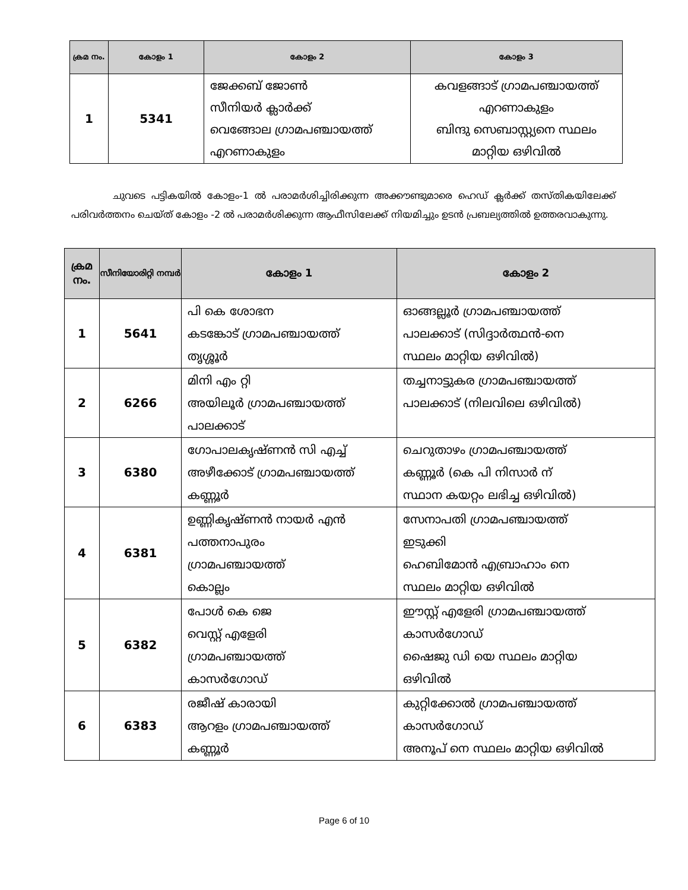| ക്രമ നം. | കോളം 1 | കോളം 2 | കോളം 3 |
| --- | --- | --- | --- |
| 1 | 5341 | ജേക്കബ് ജോൺ സീനിയർ ക്ലാർക്ക് വെങ്ങോല ഗ്രാമപഞ്ചായത്ത് എറണാകുളം | കവളങ്ങാട് ഗ്രാമപഞ്ചായത്ത് എറണാകുളം ബിന്ദു സെബാസ്റ്റ്യനെ സ്ഥലം മാറ്റിയ ഒഴിവിൽ |
ചുവടെ പട്ടികയിൽ കോളം-1 ൽ പരാമർശിച്ചിരിക്കുന്ന അക്കൗണ്ടുമാരെ ഹെഡ് ക്ലർക്ക് തസ്തികയിലേക്ക് പരിവർത്തനം ചെയ്ത് കോളം -2 ൽ പരാമർശിക്കുന്ന ആഫീസിലേക്ക് നിയമിച്ചും ഉടൻ പ്രബല്യത്തിൽ ഉത്തരവാകുന്നു.
| ക്രമ നം. | സീനിയോരിറ്റി നമ്പർ | കോളം 1 | കോളം 2 |
| --- | --- | --- | --- |
| 1 | 5641 | പി കെ ശോഭന കടങ്കോട് ഗ്രാമപഞ്ചായത്ത് തൃശ്ശൂർ | ഓങ്ങല്ലൂർ ഗ്രാമപഞ്ചായത്ത് പാലക്കാട് (സിദ്ദാർത്ഥൻ-നെ സ്ഥലം മാറ്റിയ ഒഴിവിൽ) |
| 2 | 6266 | മിനി എം റ്റി അയിലൂർ ഗ്രാമപഞ്ചായത്ത് പാലക്കാട് | തച്ചനാട്ടുകര ഗ്രാമപഞ്ചായത്ത് പാലക്കാട് (നിലവിലെ ഒഴിവിൽ) |
| 3 | 6380 | ഗോപാലകൃഷ്ണൻ സി എച്ച് അഴീക്കോട് ഗ്രാമപഞ്ചായത്ത് കണ്ണൂർ | ചെറുതാഴം ഗ്രാമപഞ്ചായത്ത് കണ്ണൂർ (കെ പി നിസാർ ന് സ്ഥാന കയറ്റം ലഭിച്ച ഒഴിവിൽ) |
| 4 | 6381 | ഉണ്ണികൃഷ്ണൻ നായർ എൻ പത്തനാപുരം ഗ്രാമപഞ്ചായത്ത് കൊല്ലം | സേനാപതി ഗ്രാമപഞ്ചായത്ത് ഇടുക്കി ഹെബിമോൻ എബ്രാഹാം നെ സ്ഥലം മാറ്റിയ ഒഴിവിൽ |
| 5 | 6382 | പോൾ കെ ജെ വെസ്റ്റ് എളേരി ഗ്രാമപഞ്ചായത്ത് കാസർഗോഡ് | ഈസ്റ്റ് എളേരി ഗ്രാമപഞ്ചായത്ത് കാസർഗോഡ് ഷൈജു ഡി യെ സ്ഥലം മാറ്റിയ ഒഴിവിൽ |
| 6 | 6383 | രജീഷ് കാരായി ആറളം ഗ്രാമപഞ്ചായത്ത് കണ്ണൂർ | കുറ്റിക്കോൽ ഗ്രാമപഞ്ചായത്ത് കാസർഗോഡ് അനൂപ് നെ സ്ഥലം മാറ്റിയ ഒഴിവിൽ |
Page 6 of 10